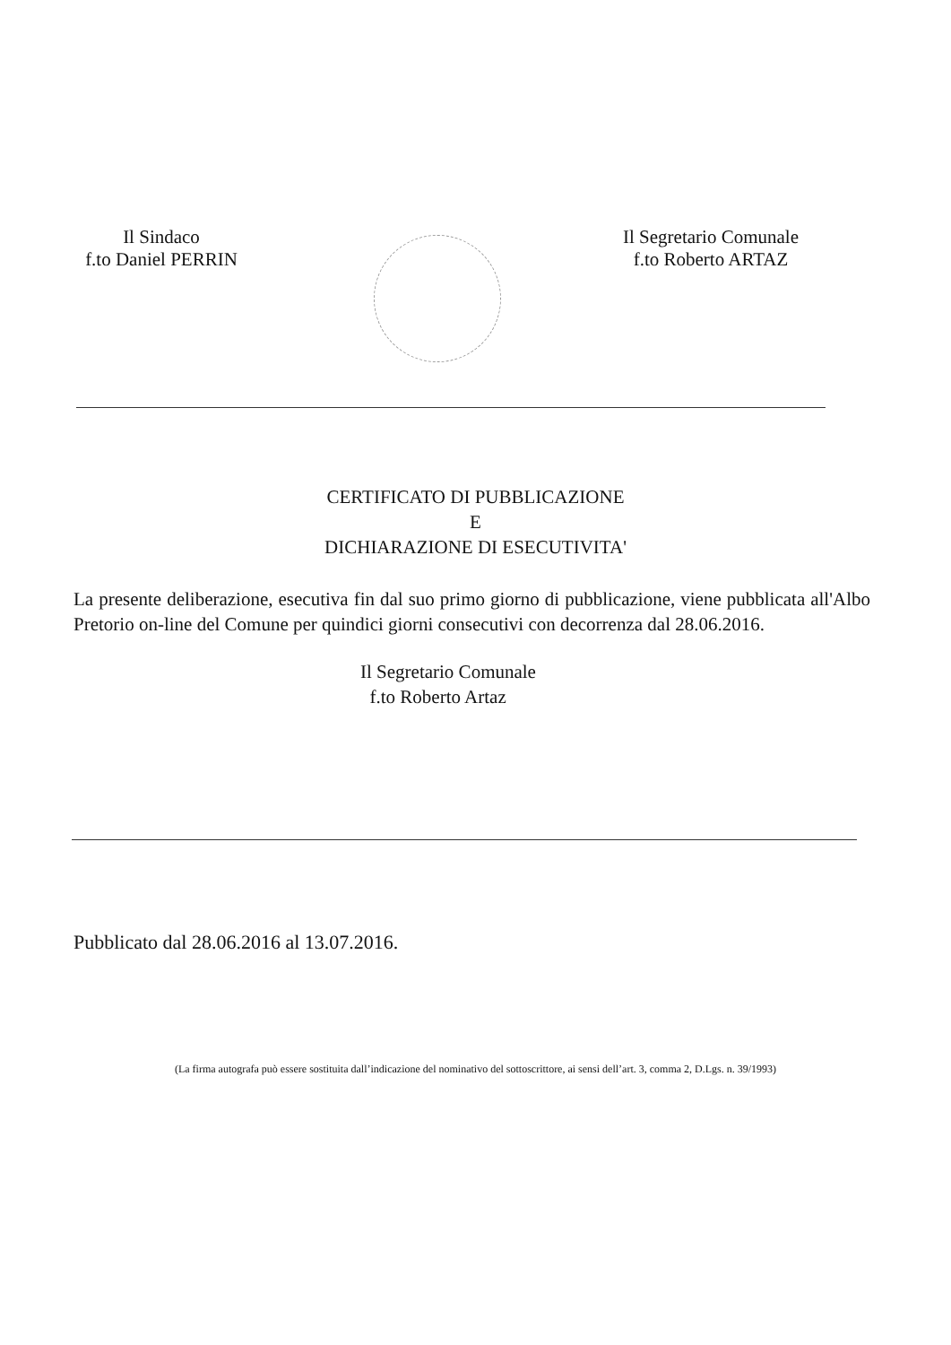Il Sindaco
f.to Daniel PERRIN
Il Segretario Comunale
f.to Roberto ARTAZ
CERTIFICATO DI PUBBLICAZIONE
E
DICHIARAZIONE DI ESECUTIVITA'
La presente deliberazione, esecutiva fin dal suo primo giorno di pubblicazione, viene pubblicata all'Albo Pretorio on-line del Comune per quindici giorni consecutivi con decorrenza dal 28.06.2016.
Il Segretario Comunale
f.to Roberto Artaz
Pubblicato dal 28.06.2016 al 13.07.2016.
(La firma autografa può essere sostituita dall’indicazione del nominativo del sottoscrittore, ai sensi dell’art. 3, comma 2, D.Lgs. n. 39/1993)